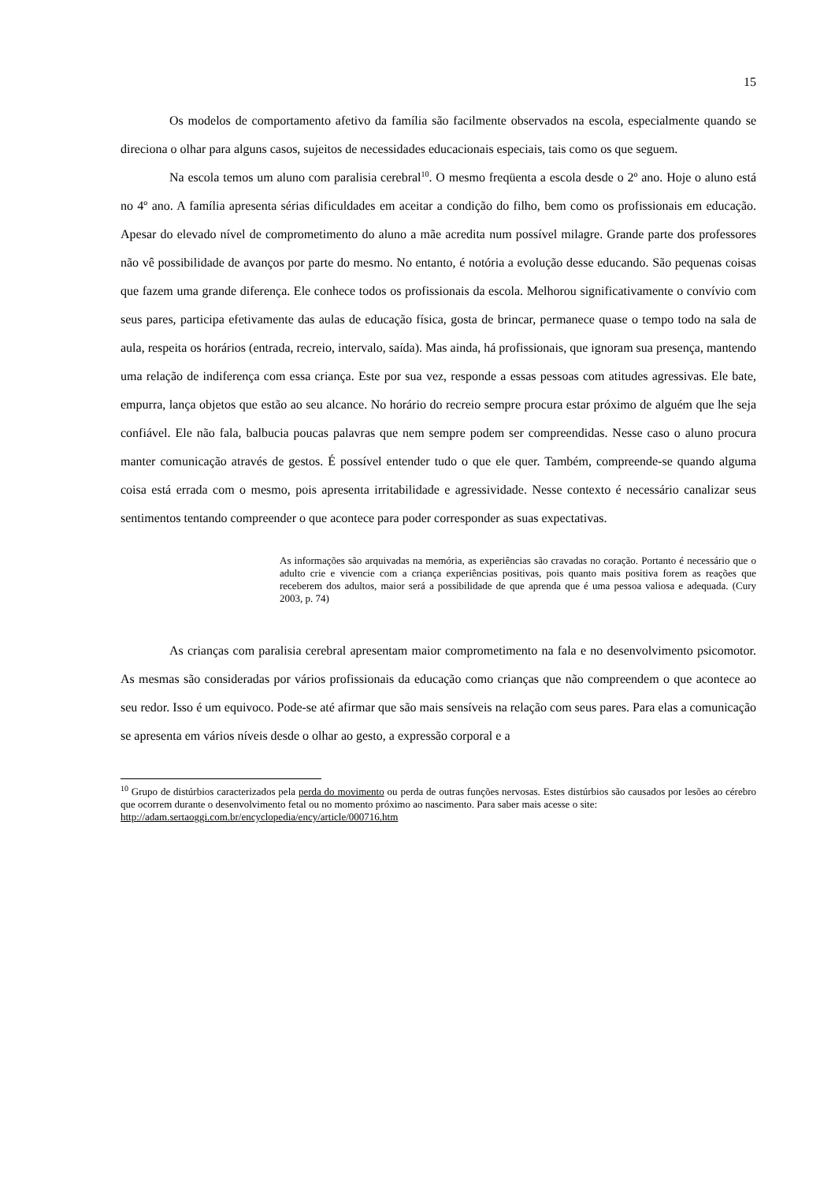15
Os modelos de comportamento afetivo da família são facilmente observados na escola, especialmente quando se direciona o olhar para alguns casos, sujeitos de necessidades educacionais especiais, tais como os que seguem.
Na escola temos um aluno com paralisia cerebral<sup>10</sup>. O mesmo freqüenta a escola desde o 2º ano. Hoje o aluno está no 4º ano. A família apresenta sérias dificuldades em aceitar a condição do filho, bem como os profissionais em educação. Apesar do elevado nível de comprometimento do aluno a mãe acredita num possível milagre. Grande parte dos professores não vê possibilidade de avanços por parte do mesmo. No entanto, é notória a evolução desse educando. São pequenas coisas que fazem uma grande diferença. Ele conhece todos os profissionais da escola. Melhorou significativamente o convívio com seus pares, participa efetivamente das aulas de educação física, gosta de brincar, permanece quase o tempo todo na sala de aula, respeita os horários (entrada, recreio, intervalo, saída). Mas ainda, há profissionais, que ignoram sua presença, mantendo uma relação de indiferença com essa criança. Este por sua vez, responde a essas pessoas com atitudes agressivas. Ele bate, empurra, lança objetos que estão ao seu alcance. No horário do recreio sempre procura estar próximo de alguém que lhe seja confiável. Ele não fala, balbucia poucas palavras que nem sempre podem ser compreendidas. Nesse caso o aluno procura manter comunicação através de gestos. É possível entender tudo o que ele quer. Também, compreende-se quando alguma coisa está errada com o mesmo, pois apresenta irritabilidade e agressividade. Nesse contexto é necessário canalizar seus sentimentos tentando compreender o que acontece para poder corresponder as suas expectativas.
As informações são arquivadas na memória, as experiências são cravadas no coração. Portanto é necessário que o adulto crie e vivencie com a criança experiências positivas, pois quanto mais positiva forem as reações que receberem dos adultos, maior será a possibilidade de que aprenda que é uma pessoa valiosa e adequada. (Cury 2003, p. 74)
As crianças com paralisia cerebral apresentam maior comprometimento na fala e no desenvolvimento psicomotor. As mesmas são consideradas por vários profissionais da educação como crianças que não compreendem o que acontece ao seu redor. Isso é um equivoco. Pode-se até afirmar que são mais sensíveis na relação com seus pares. Para elas a comunicação se apresenta em vários níveis desde o olhar ao gesto, a expressão corporal e a
<sup>10</sup> Grupo de distúrbios caracterizados pela perda do movimento ou perda de outras funções nervosas. Estes distúrbios são causados por lesões ao cérebro que ocorrem durante o desenvolvimento fetal ou no momento próximo ao nascimento. Para saber mais acesse o site:
http://adam.sertaoggi.com.br/encyclopedia/ency/article/000716.htm